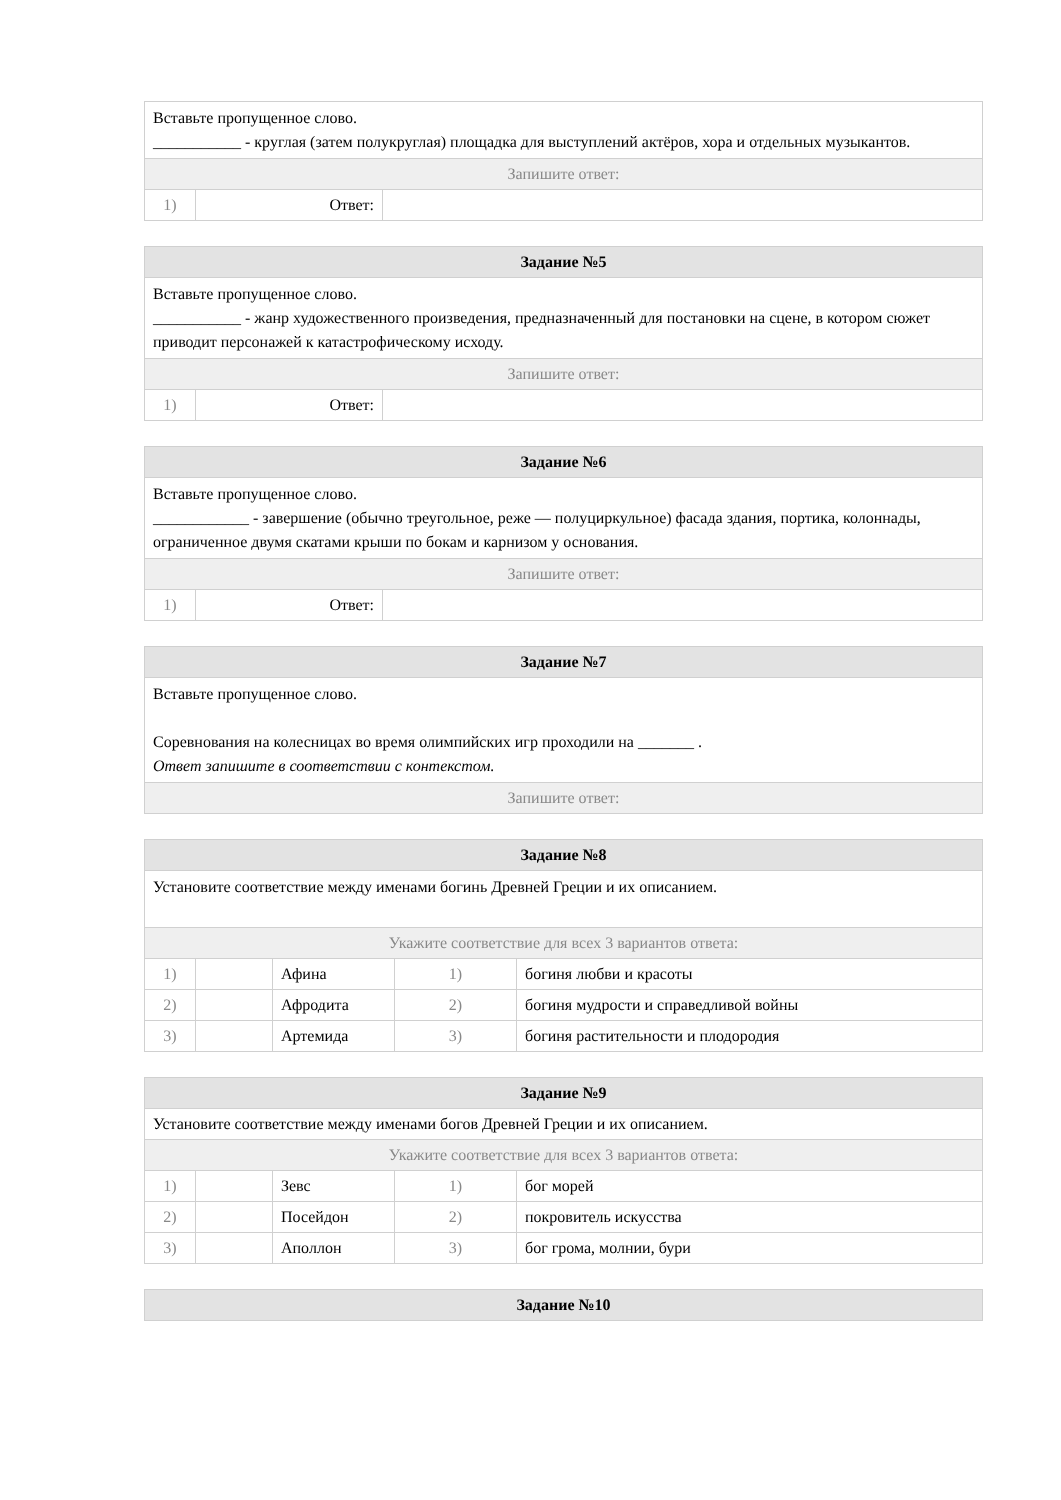| Вставьте пропущенное слово. ___________ - круглая (затем полукруглая) площадка для выступлений актёров, хора и отдельных музыкантов. | | |
| Запишите ответ: | | |
| 1) | Ответ: | |
| Задание №5 | | |
| --- | --- | --- |
| Вставьте пропущенное слово. ___________ - жанр художественного произведения, предназначенный для постановки на сцене, в котором сюжет приводит персонажей к катастрофическому исходу. | | |
| Запишите ответ: | | |
| 1) | Ответ: | |
| Задание №6 | | |
| --- | --- | --- |
| Вставьте пропущенное слово. ____________ - завершение (обычно треугольное, реже — полуциркульное) фасада здания, портика, колоннады, ограниченное двумя скатами крыши по бокам и карнизом у основания. | | |
| Запишите ответ: | | |
| 1) | Ответ: | |
| Задание №7 |
| --- |
| Вставьте пропущенное слово. Соревнования на колесницах во время олимпийских игр проходили на _______ . Ответ запишите в соответствии с контекстом. |
| Запишите ответ: |
| Задание №8 | | | | |
| --- | --- | --- | --- | --- |
| Установите соответствие между именами богинь Древней Греции и их описанием. | | | | |
| Укажите соответствие для всех 3 вариантов ответа: | | | | |
| 1) | | Афина | 1) | богиня любви и красоты |
| 2) | | Афродита | 2) | богиня мудрости и справедливой войны |
| 3) | | Артемида | 3) | богиня растительности и плодородия |
| Задание №9 | | | | |
| --- | --- | --- | --- | --- |
| Установите соответствие между именами богов Древней Греции и их описанием. | | | | |
| Укажите соответствие для всех 3 вариантов ответа: | | | | |
| 1) | | Зевс | 1) | бог морей |
| 2) | | Посейдон | 2) | покровитель искусства |
| 3) | | Аполлон | 3) | бог грома, молнии, бури |
| Задание №10 |
| --- |